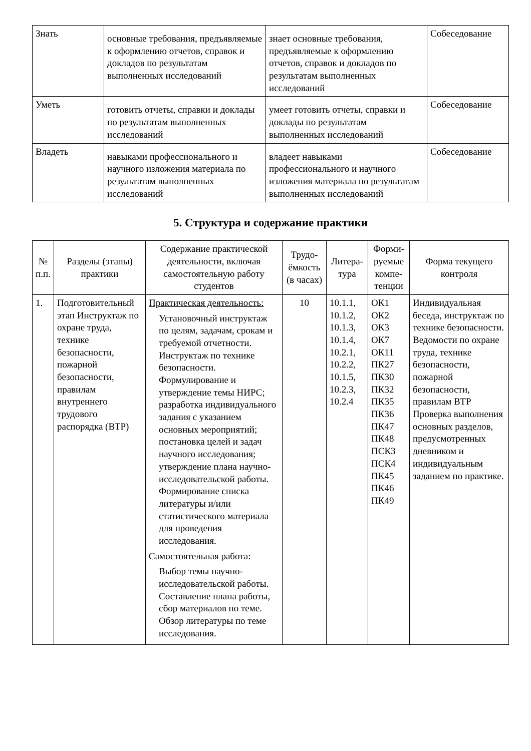| Знать | основные требования, предъявляемые к оформлению отчетов, справок и докладов по результатам выполненных исследований | знает основные требования, предъявляемые к оформлению отчетов, справок и докладов по результатам выполненных исследований | Собеседование |
| Уметь | готовить отчеты, справки и доклады по результатам выполненных исследований | умеет готовить отчеты, справки и доклады по результатам выполненных исследований | Собеседование |
| Владеть | навыками профессионального и научного изложения материала по результатам выполненных исследований | владеет навыками профессионального и научного изложения материала по результатам выполненных исследований | Собеседование |
5. Структура и содержание практики
| № п.п. | Разделы (этапы) практики | Содержание практической деятельности, включая самостоятельную работу студентов | Трудо-ёмкость (в часах) | Литера-тура | Форми-руемые компе-тенции | Форма текущего контроля |
| --- | --- | --- | --- | --- | --- | --- |
| 1. | Подготовительный этап Инструктаж по охране труда, технике безопасности, пожарной безопасности, правилам внутреннего трудового распорядка (ВТР) | Практическая деятельность: Установочный инструктаж по целям, задачам, срокам и требуемой отчетности. Инструктаж по технике безопасности. Формулирование и утверждение темы НИРС; разработка индивидуального задания с указанием основных мероприятий; постановка целей и задач научного исследования; утверждение плана научно-исследовательской работы. Формирование списка литературы и/или статистического материала для проведения исследования. Самостоятельная работа: Выбор темы научно-исследовательской работы. Составление плана работы, сбор материалов по теме. Обзор литературы по теме исследования. | 10 | 10.1.1, 10.1.2, 10.1.3, 10.1.4, 10.2.1, 10.2.2, 10.1.5, 10.2.3, 10.2.4 | ОК1 ОК2 ОК3 ОК7 ОК11 ПК27 ПК30 ПК32 ПК35 ПК36 ПК47 ПК48 ПСК3 ПСК4 ПК45 ПК46 ПК49 | Индивидуальная беседа, инструктаж по технике безопасности. Ведомости по охране труда, технике безопасности, пожарной безопасности, правилам ВТР Проверка выполнения основных разделов, предусмотренных дневником и индивидуальным заданием по практике. |